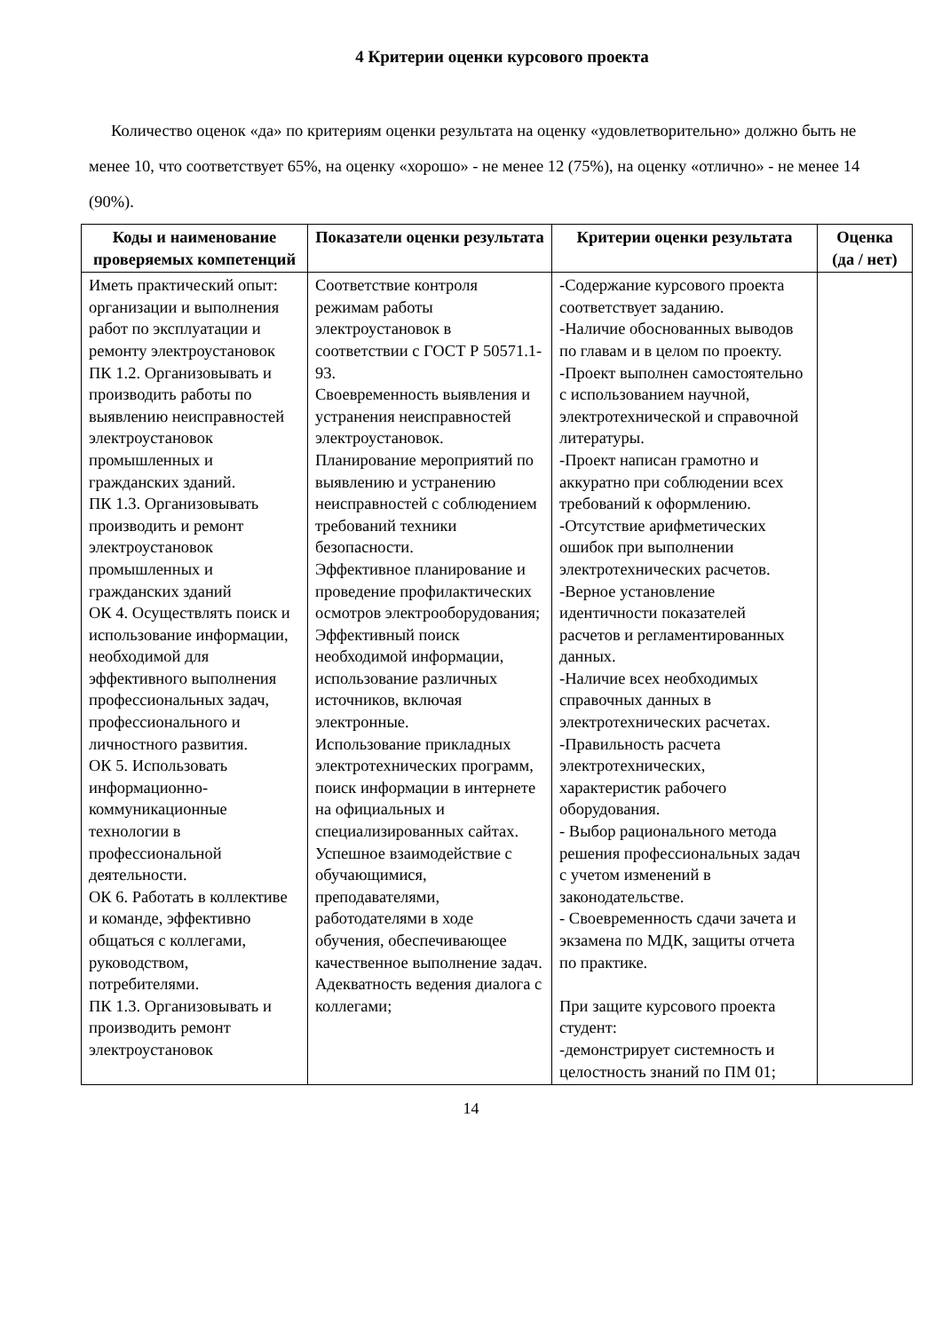4 Критерии оценки курсового проекта
Количество оценок «да» по критериям оценки результата на оценку «удовлетворительно» должно быть не менее 10, что соответствует 65%, на оценку «хорошо» - не менее 12 (75%), на оценку «отлично» - не менее 14 (90%).
| Коды и наименование проверяемых компетенций | Показатели оценки результата | Критерии оценки результата | Оценка (да / нет) |
| --- | --- | --- | --- |
| Иметь практический опыт: организации и выполнения работ по эксплуатации и ремонту электроустановок ПК 1.2. Организовывать и производить работы по выявлению неисправностей электроустановок промышленных и гражданских зданий. ПК 1.3. Организовывать производить и ремонт электроустановок промышленных и гражданских зданий ОК 4. Осуществлять поиск и использование информации, необходимой для эффективного выполнения профессиональных задач, профессионального и личностного развития. ОК 5. Использовать информационно-коммуникационные технологии в профессиональной деятельности. ОК 6. Работать в коллективе и команде, эффективно общаться с коллегами, руководством, потребителями. ПК 1.3. Организовывать и производить ремонт электроустановок | Соответствие контроля режимам работы электроустановок в соответствии с ГОСТ Р 50571.1-93. Своевременность выявления и устранения неисправностей электроустановок. Планирование мероприятий по выявлению и устранению неисправностей с соблюдением требований техники безопасности. Эффективное планирование и проведение профилактических осмотров электрооборудования; Эффективный поиск необходимой информации, использование различных источников, включая электронные. Использование прикладных электротехнических программ, поиск информации в интернете на официальных и специализированных сайтах. Успешное взаимодействие с обучающимися, преподавателями, работодателями в ходе обучения, обеспечивающее качественное выполнение задач. Адекватность ведения диалога с коллегами; | -Содержание курсового проекта соответствует заданию. -Наличие обоснованных выводов по главам и в целом по проекту. -Проект выполнен самостоятельно с использованием научной, электротехнической и справочной литературы. -Проект написан грамотно и аккуратно при соблюдении всех требований к оформлению. -Отсутствие арифметических ошибок при выполнении электротехнических расчетов. -Верное установление идентичности показателей расчетов и регламентированных данных. -Наличие всех необходимых справочных данных в электротехнических расчетах. -Правильность расчета электротехнических, характеристик рабочего оборудования. - Выбор рационального метода решения профессиональных задач с учетом изменений в законодательстве. - Своевременность сдачи зачета и экзамена по МДК, защиты отчета по практике. При защите курсового проекта студент: -демонстрирует системность и целостность знаний по ПМ 01; | |
14